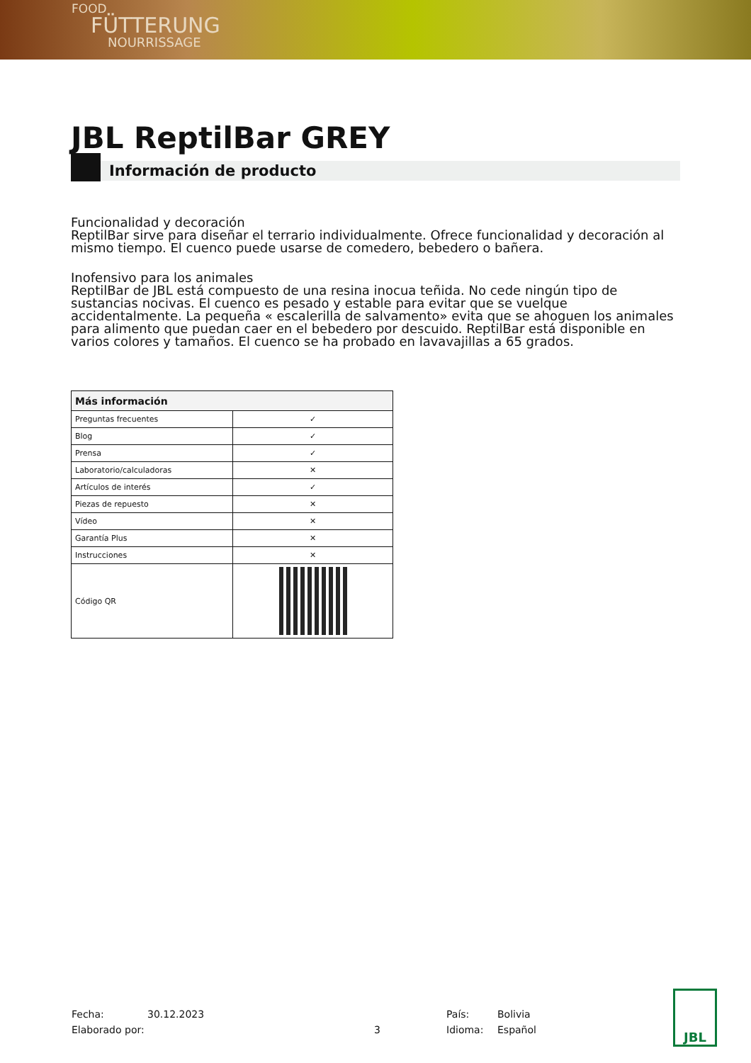FOOD
FÜTTERUNG
NOURRISSAGE
JBL ReptilBar GREY
Información de producto
Funcionalidad y decoración
ReptilBar sirve para diseñar el terrario individualmente. Ofrece funcionalidad y decoración al mismo tiempo. El cuenco puede usarse de comedero, bebedero o bañera.
Inofensivo para los animales
ReptilBar de JBL está compuesto de una resina inocua teñida. No cede ningún tipo de sustancias nocivas. El cuenco es pesado y estable para evitar que se vuelque accidentalmente. La pequeña « escalerilla de salvamento» evita que se ahoguen los animales para alimento que puedan caer en el bebedero por descuido. ReptilBar está disponible en varios colores y tamaños. El cuenco se ha probado en lavavajillas a 65 grados.
| Más información | |
| --- | --- |
| Preguntas frecuentes | ✓ |
| Blog | ✓ |
| Prensa | ✓ |
| Laboratorio/calculadoras | ✕ |
| Artículos de interés | ✓ |
| Piezas de repuesto | ✕ |
| Vídeo | ✕ |
| Garantía Plus | ✕ |
| Instrucciones | ✕ |
| Código QR | |
Fecha:
Elaborado por:
30.12.2023
3 País:
Idioma:
Bolivia
Español
JBL